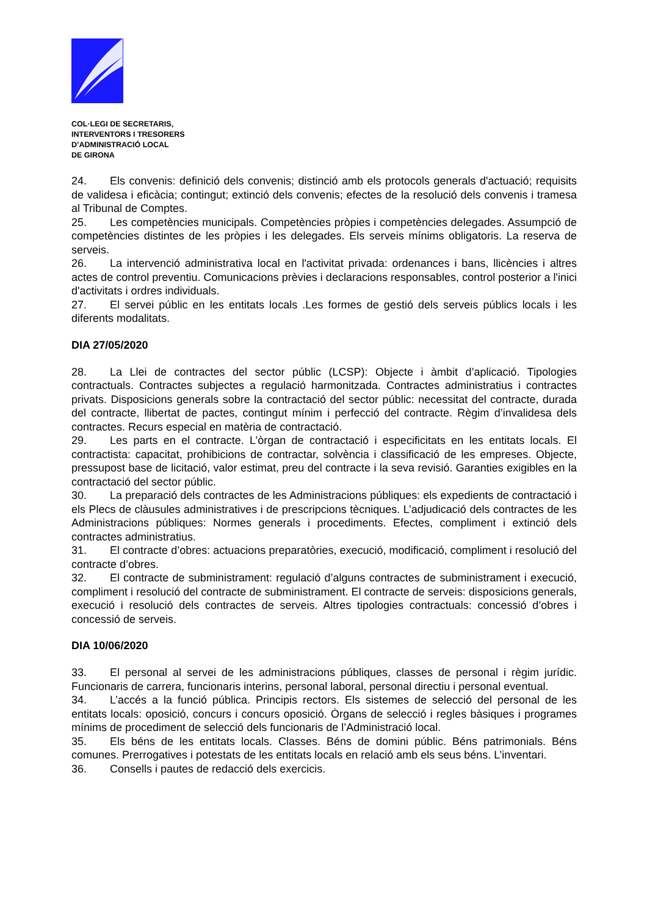COL·LEGI DE SECRETARIS,
INTERVENTORS I TRESORERS
D’ADMINISTRACIÓ LOCAL
DE GIRONA
24. Els convenis: definició dels convenis; distinció amb els protocols generals d'actuació; requisits de validesa i eficàcia; contingut; extinció dels convenis; efectes de la resolució dels convenis i tramesa al Tribunal de Comptes.
25. Les competències municipals. Competències pròpies i competències delegades. Assumpció de competències distintes de les pròpies i les delegades. Els serveis mínims obligatoris. La reserva de serveis.
26. La intervenció administrativa local en l'activitat privada: ordenances i bans, llicències i altres actes de control preventiu. Comunicacions prèvies i declaracions responsables, control posterior a l'inici d'activitats i ordres individuals.
27. El servei públic en les entitats locals .Les formes de gestió dels serveis públics locals i les diferents modalitats.
DIA 27/05/2020
28. La Llei de contractes del sector públic (LCSP): Objecte i àmbit d’aplicació. Tipologies contractuals. Contractes subjectes a regulació harmonitzada. Contractes administratius i contractes privats. Disposicions generals sobre la contractació del sector públic: necessitat del contracte, durada del contracte, llibertat de pactes, contingut mínim i perfecció del contracte. Règim d’invalidesa dels contractes. Recurs especial en matèria de contractació.
29. Les parts en el contracte. L’òrgan de contractació i especificitats en les entitats locals. El contractista: capacitat, prohibicions de contractar, solvència i classificació de les empreses. Objecte, pressupost base de licitació, valor estimat, preu del contracte i la seva revisió. Garanties exigibles en la contractació del sector públic.
30. La preparació dels contractes de les Administracions públiques: els expedients de contractació i els Plecs de clàusules administratives i de prescripcions tècniques. L’adjudicació dels contractes de les Administracions públiques: Normes generals i procediments. Efectes, compliment i extinció dels contractes administratius.
31. El contracte d’obres: actuacions preparatòries, execució, modificació, compliment i resolució del contracte d’obres.
32. El contracte de subministrament: regulació d’alguns contractes de subministrament i execució, compliment i resolució del contracte de subministrament. El contracte de serveis: disposicions generals, execució i resolució dels contractes de serveis. Altres tipologies contractuals: concessió d’obres i concessió de serveis.
DIA 10/06/2020
33. El personal al servei de les administracions públiques, classes de personal i règim jurídic. Funcionaris de carrera, funcionaris interins, personal laboral, personal directiu i personal eventual.
34. L’accés a la funció pública. Principis rectors. Els sistemes de selecció del personal de les entitats locals: oposició, concurs i concurs oposició. Òrgans de selecció i regles bàsiques i programes mínims de procediment de selecció dels funcionaris de l’Administració local.
35. Els béns de les entitats locals. Classes. Béns de domini públic. Béns patrimonials. Béns comunes. Prerrogatives i potestats de les entitats locals en relació amb els seus béns. L’inventari.
36. Consells i pautes de redacció dels exercicis.